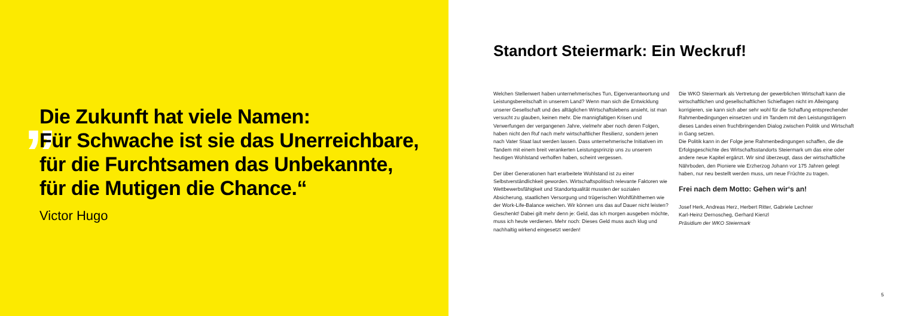„
Die Zukunft hat viele Namen:
Für Schwache ist sie das Unerreichbare,
für die Furchtsamen das Unbekannte,
für die Mutigen die Chance.“
Victor Hugo
Standort Steiermark: Ein Weckruf!
Welchen Stellenwert haben unternehmerisches Tun, Eigenverantwortung und Leistungsbereitschaft in unserem Land? Wenn man sich die Entwicklung unserer Gesellschaft und des alltäglichen Wirtschaftslebens ansieht, ist man versucht zu glauben, keinen mehr. Die mannigfaltigen Krisen und Verwerfungen der vergangenen Jahre, vielmehr aber noch deren Folgen, haben nicht den Ruf nach mehr wirtschaftlicher Resilienz, sondern jenen nach Vater Staat laut werden lassen. Dass unternehmerische Initiativen im Tandem mit einem breit verankerten Leistungsprinzip uns zu unserem heutigen Wohlstand verholfen haben, scheint vergessen.
Der über Generationen hart erarbeitete Wohlstand ist zu einer Selbstverständlichkeit geworden. Wirtschaftspolitisch relevante Faktoren wie Wettbewerbsfähigkeit und Standortqualität mussten der sozialen Absicherung, staatlichen Versorgung und trügerischen Wohlfühlthemen wie der Work-Life-Balance weichen. Wir können uns das auf Dauer nicht leisten? Geschenkt! Dabei gilt mehr denn je: Geld, das ich morgen ausgeben möchte, muss ich heute verdienen. Mehr noch: Dieses Geld muss auch klug und nachhaltig wirkend eingesetzt werden!
Die WKO Steiermark als Vertretung der gewerblichen Wirtschaft kann die wirtschaftlichen und gesellschaftlichen Schieflagen nicht im Alleingang korrigieren, sie kann sich aber sehr wohl für die Schaffung entsprechender Rahmenbedingungen einsetzen und im Tandem mit den Leistungsträgern dieses Landes einen fruchtbringenden Dialog zwischen Politik und Wirtschaft in Gang setzen.
Die Politik kann in der Folge jene Rahmenbedingungen schaffen, die die Erfolgsgeschichte des Wirtschaftsstandorts Steiermark um das eine oder andere neue Kapitel ergänzt. Wir sind überzeugt, dass der wirtschaftliche Nährboden, den Pioniere wie Erzherzog Johann vor 175 Jahren gelegt haben, nur neu bestellt werden muss, um neue Früchte zu tragen.
Frei nach dem Motto: Gehen wir‘s an!
Josef Herk, Andreas Herz, Herbert Ritter, Gabriele Lechner
Karl-Heinz Dernoscheg, Gerhard Kienzl
Präsidium der WKO Steiermark
5